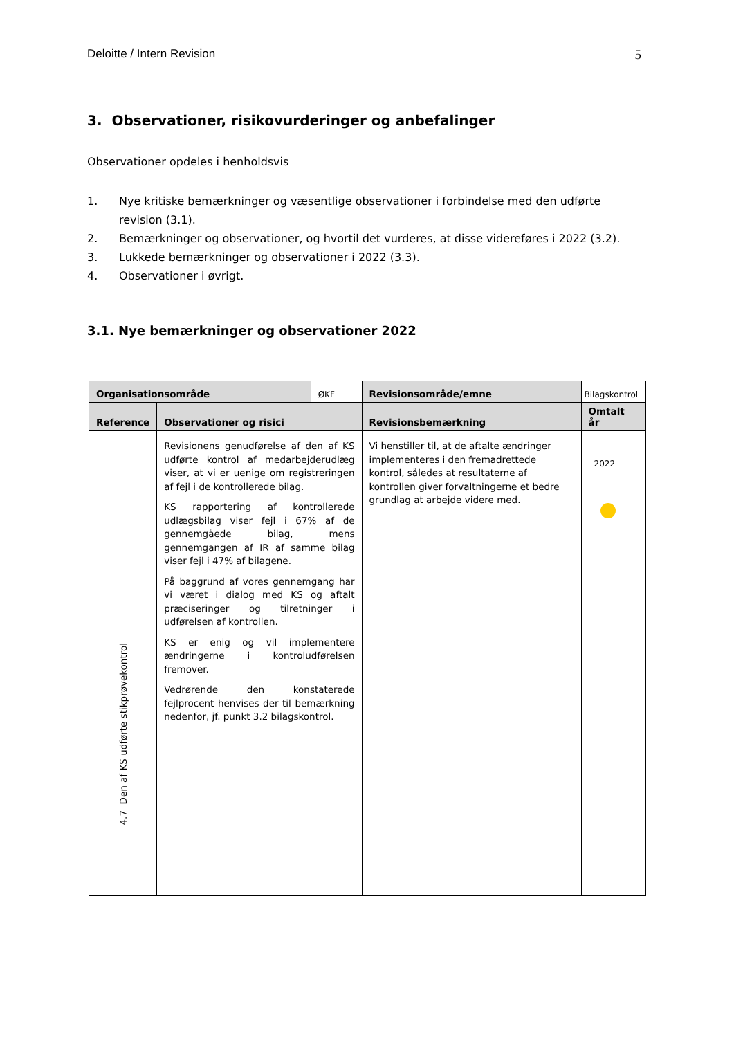Deloitte / Intern Revision 5
3. Observationer, risikovurderinger og anbefalinger
Observationer opdeles i henholdsvis
1. Nye kritiske bemærkninger og væsentlige observationer i forbindelse med den udførte revision (3.1).
2. Bemærkninger og observationer, og hvortil det vurderes, at disse videreføres i 2022 (3.2).
3. Lukkede bemærkninger og observationer i 2022 (3.3).
4. Observationer i øvrigt.
3.1. Nye bemærkninger og observationer 2022
| Organisationsområde | | ØKF | Revisionsområde/emne | Bilagskontrol |
| Reference | Observationer og risici | | Revisionsbemærkning | Omtalt år |
| 4.7 Den af KS udførte stikprøvekontrol | Revisionens genudførelse af den af KS udførte kontrol af medarbejderudlæg viser, at vi er uenige om registreringen af fejl i de kontrollerede bilag. KS rapportering af kontrollerede udlægsbilag viser fejl i 67% af de gennemgåede bilag, mens gennemgangen af IR af samme bilag viser fejl i 47% af bilagene. På baggrund af vores gennemgang har vi været i dialog med KS og aftalt præciseringer og tilretninger i udførelsen af kontrollen. KS er enig og vil implementere ændringerne i kontroludførelsen fremover. Vedrørende den konstaterede fejlprocent henvises der til bemærkning nedenfor, jf. punkt 3.2 bilagskontrol. | | Vi henstiller til, at de aftalte ændringer implementeres i den fremadrettede kontrol, således at resultaterne af kontrollen giver forvaltningerne et bedre grundlag at arbejde videre med. | 2022 |